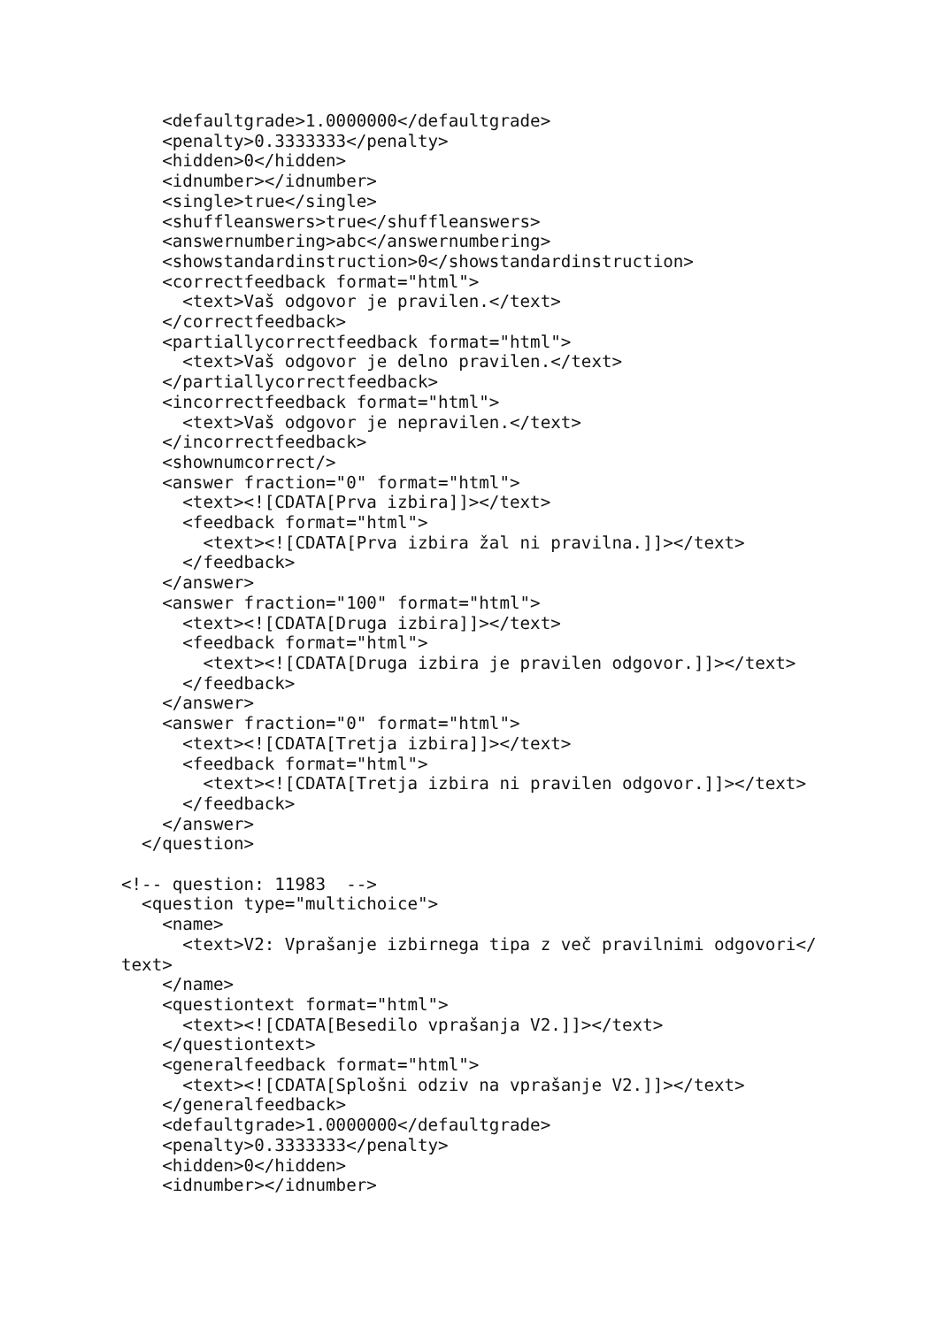<defaultgrade>1.0000000</defaultgrade>
    <penalty>0.3333333</penalty>
    <hidden>0</hidden>
    <idnumber></idnumber>
    <single>true</single>
    <shuffleanswers>true</shuffleanswers>
    <answernumbering>abc</answernumbering>
    <showstandardinstruction>0</showstandardinstruction>
    <correctfeedback format="html">
      <text>Vaš odgovor je pravilen.</text>
    </correctfeedback>
    <partiallycorrectfeedback format="html">
      <text>Vaš odgovor je delno pravilen.</text>
    </partiallycorrectfeedback>
    <incorrectfeedback format="html">
      <text>Vaš odgovor je nepravilen.</text>
    </incorrectfeedback>
    <shownumcorrect/>
    <answer fraction="0" format="html">
      <text><![CDATA[Prva izbira]]></text>
      <feedback format="html">
        <text><![CDATA[Prva izbira žal ni pravilna.]]></text>
      </feedback>
    </answer>
    <answer fraction="100" format="html">
      <text><![CDATA[Druga izbira]]></text>
      <feedback format="html">
        <text><![CDATA[Druga izbira je pravilen odgovor.]]></text>
      </feedback>
    </answer>
    <answer fraction="0" format="html">
      <text><![CDATA[Tretja izbira]]></text>
      <feedback format="html">
        <text><![CDATA[Tretja izbira ni pravilen odgovor.]]></text>
      </feedback>
    </answer>
  </question>

<!-- question: 11983  -->
  <question type="multichoice">
    <name>
      <text>V2: Vprašanje izbirnega tipa z več pravilnimi odgovori</
text>
    </name>
    <questiontext format="html">
      <text><![CDATA[Besedilo vprašanja V2.]]></text>
    </questiontext>
    <generalfeedback format="html">
      <text><![CDATA[Splošni odziv na vprašanje V2.]]></text>
    </generalfeedback>
    <defaultgrade>1.0000000</defaultgrade>
    <penalty>0.3333333</penalty>
    <hidden>0</hidden>
    <idnumber></idnumber>